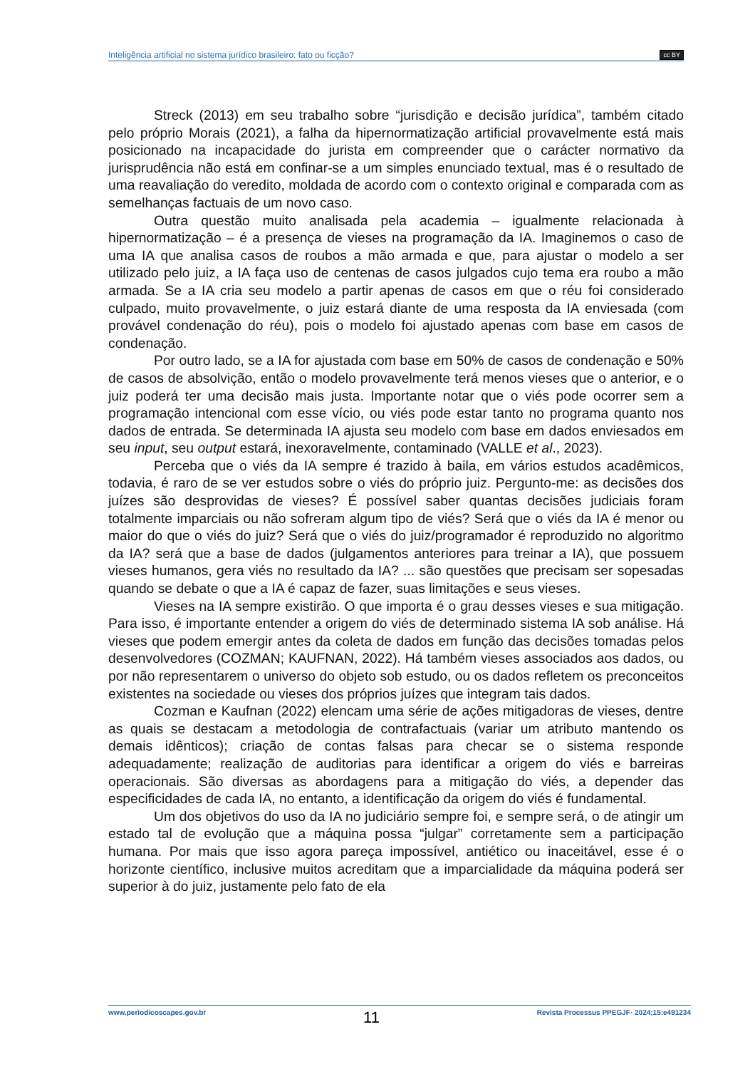Inteligência artificial no sistema jurídico brasileiro: fato ou ficção? cc BY
Streck (2013) em seu trabalho sobre “jurisdição e decisão jurídica”, também citado pelo próprio Morais (2021), a falha da hipernormatização artificial provavelmente está mais posicionado na incapacidade do jurista em compreender que o carácter normativo da jurisprudência não está em confinar-se a um simples enunciado textual, mas é o resultado de uma reavaliação do veredito, moldada de acordo com o contexto original e comparada com as semelhanças factuais de um novo caso.
Outra questão muito analisada pela academia – igualmente relacionada à hipernormatização – é a presença de vieses na programação da IA. Imaginemos o caso de uma IA que analisa casos de roubos a mão armada e que, para ajustar o modelo a ser utilizado pelo juiz, a IA faça uso de centenas de casos julgados cujo tema era roubo a mão armada. Se a IA cria seu modelo a partir apenas de casos em que o réu foi considerado culpado, muito provavelmente, o juiz estará diante de uma resposta da IA enviesada (com provável condenação do réu), pois o modelo foi ajustado apenas com base em casos de condenação.
Por outro lado, se a IA for ajustada com base em 50% de casos de condenação e 50% de casos de absolvição, então o modelo provavelmente terá menos vieses que o anterior, e o juiz poderá ter uma decisão mais justa. Importante notar que o viés pode ocorrer sem a programação intencional com esse vício, ou viés pode estar tanto no programa quanto nos dados de entrada. Se determinada IA ajusta seu modelo com base em dados enviesados em seu input, seu output estará, inexoravelmente, contaminado (VALLE et al., 2023).
Perceba que o viés da IA sempre é trazido à baila, em vários estudos acadêmicos, todavia, é raro de se ver estudos sobre o viés do próprio juiz. Pergunto-me: as decisões dos juízes são desprovidas de vieses? É possível saber quantas decisões judiciais foram totalmente imparciais ou não sofreram algum tipo de viés? Será que o viés da IA é menor ou maior do que o viés do juiz? Será que o viés do juiz/programador é reproduzido no algoritmo da IA? será que a base de dados (julgamentos anteriores para treinar a IA), que possuem vieses humanos, gera viés no resultado da IA? ... são questões que precisam ser sopesadas quando se debate o que a IA é capaz de fazer, suas limitações e seus vieses.
Vieses na IA sempre existirão. O que importa é o grau desses vieses e sua mitigação. Para isso, é importante entender a origem do viés de determinado sistema IA sob análise. Há vieses que podem emergir antes da coleta de dados em função das decisões tomadas pelos desenvolvedores (COZMAN; KAUFNAN, 2022). Há também vieses associados aos dados, ou por não representarem o universo do objeto sob estudo, ou os dados refletem os preconceitos existentes na sociedade ou vieses dos próprios juízes que integram tais dados.
Cozman e Kaufnan (2022) elencam uma série de ações mitigadoras de vieses, dentre as quais se destacam a metodologia de contrafactuais (variar um atributo mantendo os demais idênticos); criação de contas falsas para checar se o sistema responde adequadamente; realização de auditorias para identificar a origem do viés e barreiras operacionais. São diversas as abordagens para a mitigação do viés, a depender das especificidades de cada IA, no entanto, a identificação da origem do viés é fundamental.
Um dos objetivos do uso da IA no judiciário sempre foi, e sempre será, o de atingir um estado tal de evolução que a máquina possa “julgar” corretamente sem a participação humana. Por mais que isso agora pareça impossível, antiético ou inaceitável, esse é o horizonte científico, inclusive muitos acreditam que a imparcialidade da máquina poderá ser superior à do juiz, justamente pelo fato de ela
www.periodicoscapes.gov.br 11 Revista Processus PPEGJF· 2024;15:e491234